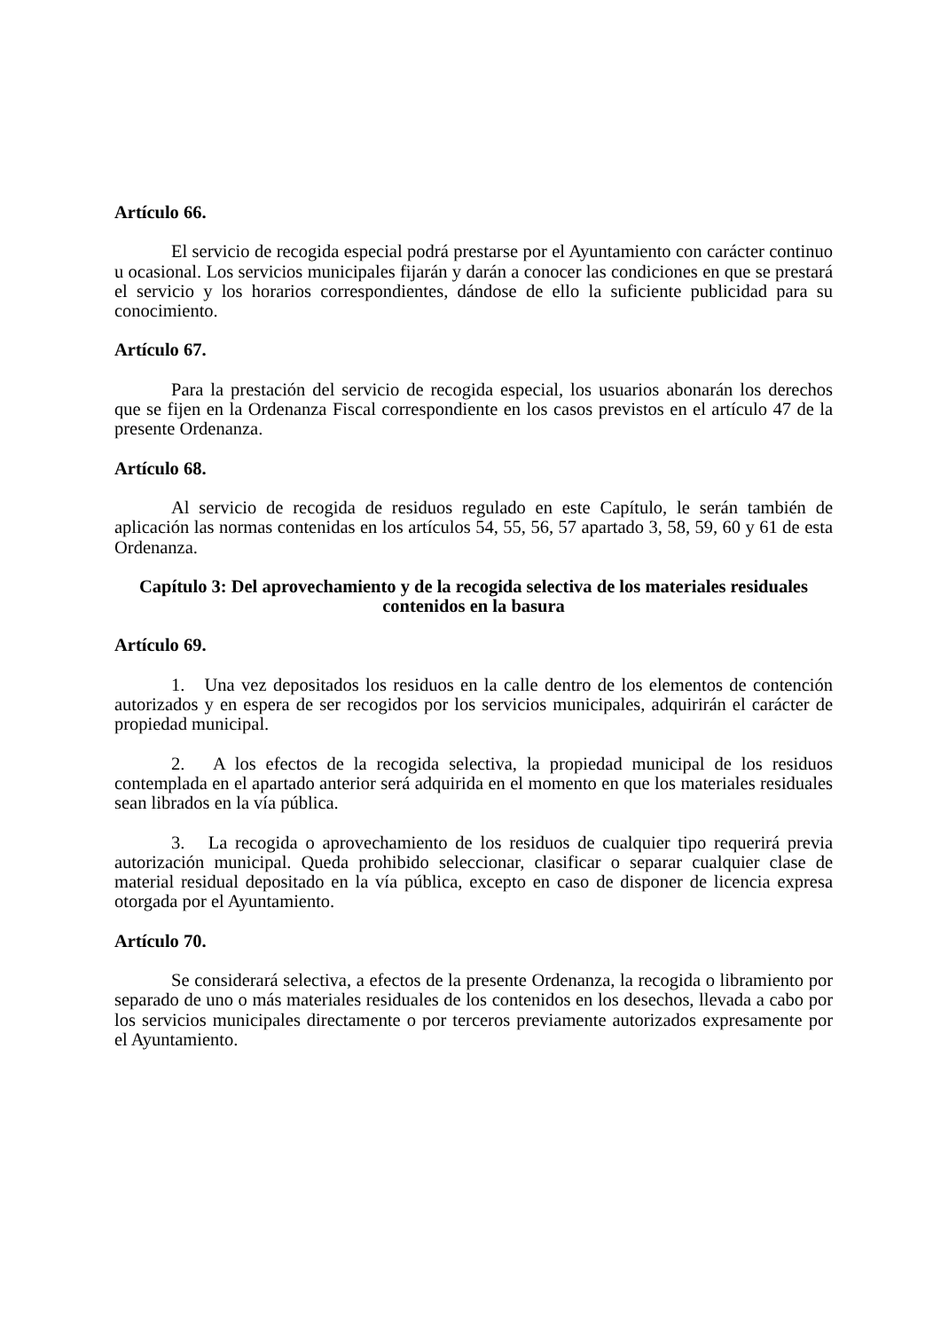Artículo 66.
El servicio de recogida especial podrá prestarse por el Ayuntamiento con carácter continuo u ocasional. Los servicios municipales fijarán y darán a conocer las condiciones en que se prestará el servicio y los horarios correspondientes, dándose de ello la suficiente publicidad para su conocimiento.
Artículo 67.
Para la prestación del servicio de recogida especial, los usuarios abonarán los derechos que se fijen en la Ordenanza Fiscal correspondiente en los casos previstos en el artículo 47 de la presente Ordenanza.
Artículo 68.
Al servicio de recogida de residuos regulado en este Capítulo, le serán también de aplicación las normas contenidas en los artículos 54, 55, 56, 57 apartado 3, 58, 59, 60 y 61 de esta Ordenanza.
Capítulo 3: Del aprovechamiento y de la recogida selectiva de los materiales residuales contenidos en la basura
Artículo 69.
1. Una vez depositados los residuos en la calle dentro de los elementos de contención autorizados y en espera de ser recogidos por los servicios municipales, adquirirán el carácter de propiedad municipal.
2. A los efectos de la recogida selectiva, la propiedad municipal de los residuos contemplada en el apartado anterior será adquirida en el momento en que los materiales residuales sean librados en la vía pública.
3. La recogida o aprovechamiento de los residuos de cualquier tipo requerirá previa autorización municipal. Queda prohibido seleccionar, clasificar o separar cualquier clase de material residual depositado en la vía pública, excepto en caso de disponer de licencia expresa otorgada por el Ayuntamiento.
Artículo 70.
Se considerará selectiva, a efectos de la presente Ordenanza, la recogida o libramiento por separado de uno o más materiales residuales de los contenidos en los desechos, llevada a cabo por los servicios municipales directamente o por terceros previamente autorizados expresamente por el Ayuntamiento.